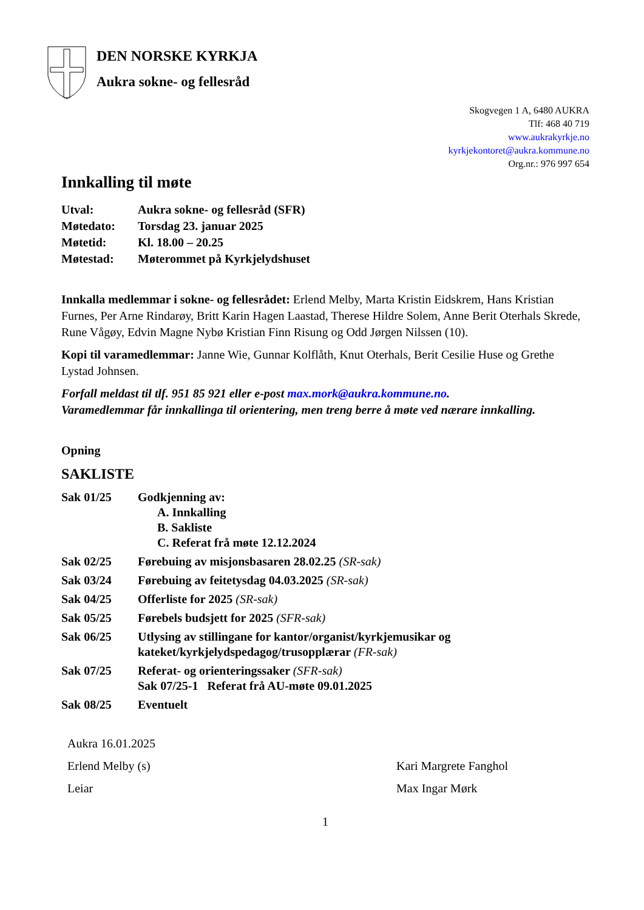DEN NORSKE KYRKJA
Aukra sokne- og fellesråd
Skogvegen 1 A, 6480 AUKRA
Tlf: 468 40 719
www.aukrakyrkje.no
kyrkjekontoret@aukra.kommune.no
Org.nr.: 976 997 654
Innkalling til møte
Utval: Aukra sokne- og fellesråd (SFR)
Møtedato: Torsdag 23. januar 2025
Møtetid: Kl. 18.00 – 20.25
Møtestad: Møterommet på Kyrkjelydshuset
Innkalla medlemmar i sokne- og fellesrådet: Erlend Melby, Marta Kristin Eidskrem, Hans Kristian Furnes, Per Arne Rindarøy, Britt Karin Hagen Laastad, Therese Hildre Solem, Anne Berit Oterhals Skrede, Rune Vågøy, Edvin Magne Nybø Kristian Finn Risung og Odd Jørgen Nilssen (10).
Kopi til varamedlemmar: Janne Wie, Gunnar Kolflåth, Knut Oterhals, Berit Cesilie Huse og Grethe Lystad Johnsen.
Forfall meldast til tlf. 951 85 921 eller e-post max.mork@aukra.kommune.no.
Varamedlemmar får innkallinga til orientering, men treng berre å møte ved nærare innkalling.
Opning
SAKLISTE
Sak 01/25 Godkjenning av:
A. Innkalling
B. Sakliste
C. Referat frå møte 12.12.2024
Sak 02/25 Førebuing av misjonsbasaren 28.02.25 (SR-sak)
Sak 03/24 Førebuing av feitetysdag 04.03.2025 (SR-sak)
Sak 04/25 Offerliste for 2025 (SR-sak)
Sak 05/25 Førebels budsjett for 2025 (SFR-sak)
Sak 06/25 Utlysing av stillingane for kantor/organist/kyrkjemusikar og
kateket/kyrkjelydspedagog/trusopplærar (FR-sak)
Sak 07/25 Referat- og orienteringssaker (SFR-sak)
Sak 07/25-1 Referat frå AU-møte 09.01.2025
Sak 08/25 Eventuelt
Aukra 16.01.2025
Erlend Melby (s) Kari Margrete Fanghol
Leiar Max Ingar Mørk
1